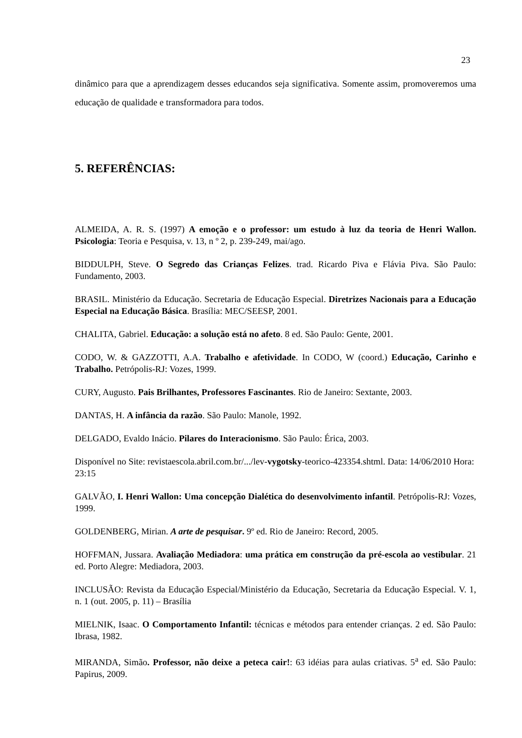23
dinâmico para que a aprendizagem desses educandos seja significativa. Somente assim, promoveremos uma educação de qualidade e transformadora para todos.
5. REFERÊNCIAS:
ALMEIDA, A. R. S. (1997) A emoção e o professor: um estudo à luz da teoria de Henri Wallon. Psicologia: Teoria e Pesquisa, v. 13, n º 2, p. 239-249, mai/ago.
BIDDULPH, Steve. O Segredo das Crianças Felizes. trad. Ricardo Piva e Flávia Piva. São Paulo: Fundamento, 2003.
BRASIL. Ministério da Educação. Secretaria de Educação Especial. Diretrizes Nacionais para a Educação Especial na Educação Básica. Brasília: MEC/SEESP, 2001.
CHALITA, Gabriel. Educação: a solução está no afeto. 8 ed. São Paulo: Gente, 2001.
CODO, W. & GAZZOTTI, A.A. Trabalho e afetividade. In CODO, W (coord.) Educação, Carinho e Trabalho. Petrópolis-RJ: Vozes, 1999.
CURY, Augusto. Pais Brilhantes, Professores Fascinantes. Rio de Janeiro: Sextante, 2003.
DANTAS, H. A infância da razão. São Paulo: Manole, 1992.
DELGADO, Evaldo Inácio. Pilares do Interacionismo. São Paulo: Érica, 2003.
Disponível no Site: revistaescola.abril.com.br/.../lev-vygotsky-teorico-423354.shtml. Data: 14/06/2010 Hora: 23:15
GALVÃO, I. Henri Wallon: Uma concepção Dialética do desenvolvimento infantil. Petrópolis-RJ: Vozes, 1999.
GOLDENBERG, Mirian. A arte de pesquisar. 9º ed. Rio de Janeiro: Record, 2005.
HOFFMAN, Jussara. Avaliação Mediadora: uma prática em construção da pré-escola ao vestibular. 21 ed. Porto Alegre: Mediadora, 2003.
INCLUSÃO: Revista da Educação Especial/Ministério da Educação, Secretaria da Educação Especial. V. 1, n. 1 (out. 2005, p. 11) – Brasília
MIELNIK, Isaac. O Comportamento Infantil: técnicas e métodos para entender crianças. 2 ed. São Paulo: Ibrasa, 1982.
MIRANDA, Simão. Professor, não deixe a peteca cair!: 63 idéias para aulas criativas. 5<sup>a</sup> ed. São Paulo: Papirus, 2009.